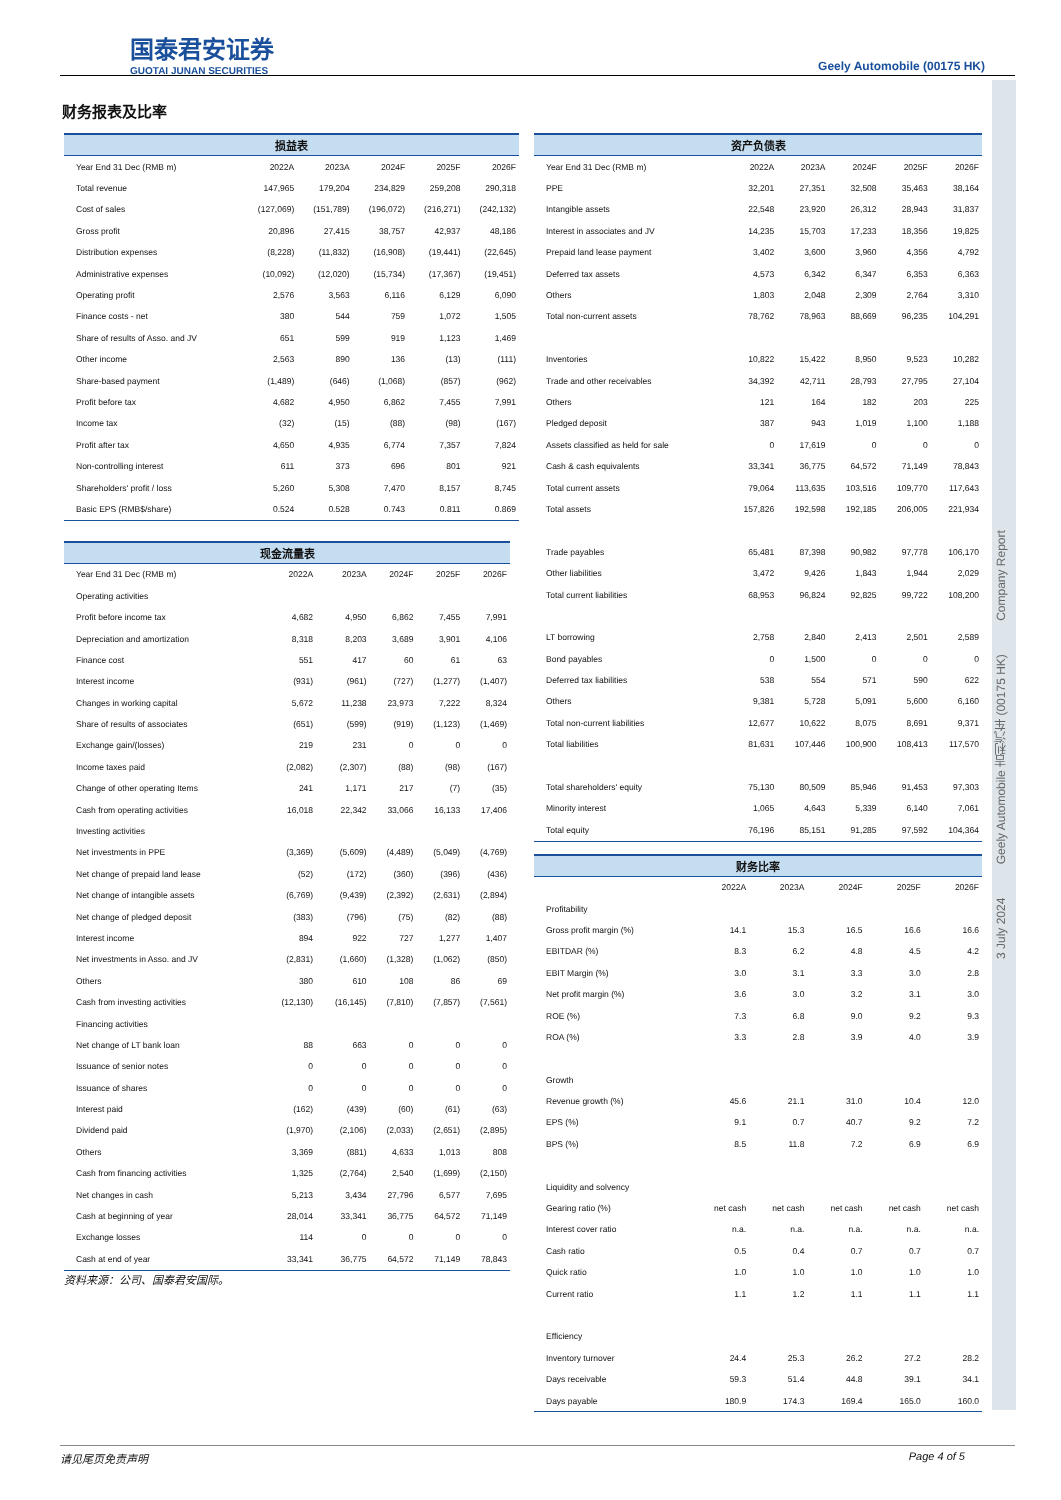国泰君安证券
GUOTAI JUNAN SECURITIES
Geely Automobile (00175 HK)
财务报表及比率
| 损益表 | | | | | |
| --- | --- | --- | --- | --- | --- |
| Year End 31 Dec (RMB m) | 2022A | 2023A | 2024F | 2025F | 2026F |
| Total revenue | 147,965 | 179,204 | 234,829 | 259,208 | 290,318 |
| Cost of sales | (127,069) | (151,789) | (196,072) | (216,271) | (242,132) |
| Gross profit | 20,896 | 27,415 | 38,757 | 42,937 | 48,186 |
| Distribution expenses | (8,228) | (11,832) | (16,908) | (19,441) | (22,645) |
| Administrative expenses | (10,092) | (12,020) | (15,734) | (17,367) | (19,451) |
| Operating profit | 2,576 | 3,563 | 6,116 | 6,129 | 6,090 |
| Finance costs - net | 380 | 544 | 759 | 1,072 | 1,505 |
| Share of results of Asso. and JV | 651 | 599 | 919 | 1,123 | 1,469 |
| Other income | 2,563 | 890 | 136 | (13) | (111) |
| Share-based payment | (1,489) | (646) | (1,068) | (857) | (962) |
| Profit before tax | 4,682 | 4,950 | 6,862 | 7,455 | 7,991 |
| Income tax | (32) | (15) | (88) | (98) | (167) |
| Profit after tax | 4,650 | 4,935 | 6,774 | 7,357 | 7,824 |
| Non-controlling interest | 611 | 373 | 696 | 801 | 921 |
| Shareholders' profit / loss | 5,260 | 5,308 | 7,470 | 8,157 | 8,745 |
| Basic EPS (RMB$/share) | 0.524 | 0.528 | 0.743 | 0.811 | 0.869 |
| 现金流量表 | | | | | |
| --- | --- | --- | --- | --- | --- |
| Year End 31 Dec (RMB m) | 2022A | 2023A | 2024F | 2025F | 2026F |
| Operating activities | | | | | |
| Profit before income tax | 4,682 | 4,950 | 6,862 | 7,455 | 7,991 |
| Depreciation and amortization | 8,318 | 8,203 | 3,689 | 3,901 | 4,106 |
| Finance cost | 551 | 417 | 60 | 61 | 63 |
| Interest income | (931) | (961) | (727) | (1,277) | (1,407) |
| Changes in working capital | 5,672 | 11,238 | 23,973 | 7,222 | 8,324 |
| Share of results of associates | (651) | (599) | (919) | (1,123) | (1,469) |
| Exchange gain/(losses) | 219 | 231 | 0 | 0 | 0 |
| Income taxes paid | (2,082) | (2,307) | (88) | (98) | (167) |
| Change of other operating Items | 241 | 1,171 | 217 | (7) | (35) |
| Cash from operating activities | 16,018 | 22,342 | 33,066 | 16,133 | 17,406 |
| Investing activities | | | | | |
| Net investments in PPE | (3,369) | (5,609) | (4,489) | (5,049) | (4,769) |
| Net change of prepaid land lease | (52) | (172) | (360) | (396) | (436) |
| Net change of intangible assets | (6,769) | (9,439) | (2,392) | (2,631) | (2,894) |
| Net change of pledged deposit | (383) | (796) | (75) | (82) | (88) |
| Interest income | 894 | 922 | 727 | 1,277 | 1,407 |
| Net investments in Asso. and JV | (2,831) | (1,660) | (1,328) | (1,062) | (850) |
| Others | 380 | 610 | 108 | 86 | 69 |
| Cash from investing activities | (12,130) | (16,145) | (7,810) | (7,857) | (7,561) |
| Financing activities | | | | | |
| Net change of LT bank loan | 88 | 663 | 0 | 0 | 0 |
| Issuance of senior notes | 0 | 0 | 0 | 0 | 0 |
| Issuance of shares | 0 | 0 | 0 | 0 | 0 |
| Interest paid | (162) | (439) | (60) | (61) | (63) |
| Dividend paid | (1,970) | (2,106) | (2,033) | (2,651) | (2,895) |
| Others | 3,369 | (881) | 4,633 | 1,013 | 808 |
| Cash from financing activities | 1,325 | (2,764) | 2,540 | (1,699) | (2,150) |
| Net changes in cash | 5,213 | 3,434 | 27,796 | 6,577 | 7,695 |
| Cash at beginning of year | 28,014 | 33,341 | 36,775 | 64,572 | 71,149 |
| Exchange losses | 114 | 0 | 0 | 0 | 0 |
| Cash at end of year | 33,341 | 36,775 | 64,572 | 71,149 | 78,843 |
资料来源：公司、国泰君安国际。
| 资产负债表 | | | | | |
| --- | --- | --- | --- | --- | --- |
| Year End 31 Dec (RMB m) | 2022A | 2023A | 2024F | 2025F | 2026F |
| PPE | 32,201 | 27,351 | 32,508 | 35,463 | 38,164 |
| Intangible assets | 22,548 | 23,920 | 26,312 | 28,943 | 31,837 |
| Interest in associates and JV | 14,235 | 15,703 | 17,233 | 18,356 | 19,825 |
| Prepaid land lease payment | 3,402 | 3,600 | 3,960 | 4,356 | 4,792 |
| Deferred tax assets | 4,573 | 6,342 | 6,347 | 6,353 | 6,363 |
| Others | 1,803 | 2,048 | 2,309 | 2,764 | 3,310 |
| Total non-current assets | 78,762 | 78,963 | 88,669 | 96,235 | 104,291 |
| Inventories | 10,822 | 15,422 | 8,950 | 9,523 | 10,282 |
| Trade and other receivables | 34,392 | 42,711 | 28,793 | 27,795 | 27,104 |
| Others | 121 | 164 | 182 | 203 | 225 |
| Pledged deposit | 387 | 943 | 1,019 | 1,100 | 1,188 |
| Assets classified as held for sale | 0 | 17,619 | 0 | 0 | 0 |
| Cash & cash equivalents | 33,341 | 36,775 | 64,572 | 71,149 | 78,843 |
| Total current assets | 79,064 | 113,635 | 103,516 | 109,770 | 117,643 |
| Total assets | 157,826 | 192,598 | 192,185 | 206,005 | 221,934 |
| Trade payables | 65,481 | 87,398 | 90,982 | 97,778 | 106,170 |
| Other liabilities | 3,472 | 9,426 | 1,843 | 1,944 | 2,029 |
| Total current liabilities | 68,953 | 96,824 | 92,825 | 99,722 | 108,200 |
| LT borrowing | 2,758 | 2,840 | 2,413 | 2,501 | 2,589 |
| Bond payables | 0 | 1,500 | 0 | 0 | 0 |
| Deferred tax liabilities | 538 | 554 | 571 | 590 | 622 |
| Others | 9,381 | 5,728 | 5,091 | 5,600 | 6,160 |
| Total non-current liabilities | 12,677 | 10,622 | 8,075 | 8,691 | 9,371 |
| Total liabilities | 81,631 | 107,446 | 100,900 | 108,413 | 117,570 |
| Total shareholders' equity | 75,130 | 80,509 | 85,946 | 91,453 | 97,303 |
| Minority interest | 1,065 | 4,643 | 5,339 | 6,140 | 7,061 |
| Total equity | 76,196 | 85,151 | 91,285 | 97,592 | 104,364 |
| 财务比率 | | | | | |
| --- | --- | --- | --- | --- | --- |
| | 2022A | 2023A | 2024F | 2025F | 2026F |
| Profitability | | | | | |
| Gross profit margin (%) | 14.1 | 15.3 | 16.5 | 16.6 | 16.6 |
| EBITDAR (%) | 8.3 | 6.2 | 4.8 | 4.5 | 4.2 |
| EBIT Margin (%) | 3.0 | 3.1 | 3.3 | 3.0 | 2.8 |
| Net profit margin (%) | 3.6 | 3.0 | 3.2 | 3.1 | 3.0 |
| ROE (%) | 7.3 | 6.8 | 9.0 | 9.2 | 9.3 |
| ROA (%) | 3.3 | 2.8 | 3.9 | 4.0 | 3.9 |
| Growth | | | | | |
| Revenue growth (%) | 45.6 | 21.1 | 31.0 | 10.4 | 12.0 |
| EPS (%) | 9.1 | 0.7 | 40.7 | 9.2 | 7.2 |
| BPS (%) | 8.5 | 11.8 | 7.2 | 6.9 | 6.9 |
| Liquidity and solvency | | | | | |
| Gearing ratio (%) | net cash | net cash | net cash | net cash | net cash |
| Interest cover ratio | n.a. | n.a. | n.a. | n.a. | n.a. |
| Cash ratio | 0.5 | 0.4 | 0.7 | 0.7 | 0.7 |
| Quick ratio | 1.0 | 1.0 | 1.0 | 1.0 | 1.0 |
| Current ratio | 1.1 | 1.2 | 1.1 | 1.1 | 1.1 |
| Efficiency | | | | | |
| Inventory turnover | 24.4 | 25.3 | 26.2 | 27.2 | 28.2 |
| Days receivable | 59.3 | 51.4 | 44.8 | 39.1 | 34.1 |
| Days payable | 180.9 | 174.3 | 169.4 | 165.0 | 160.0 |
3 July 2024 Geely Automobile 吉利汽车 (00175 HK) Company Report
请见尾页免责声明 Page 4 of 5